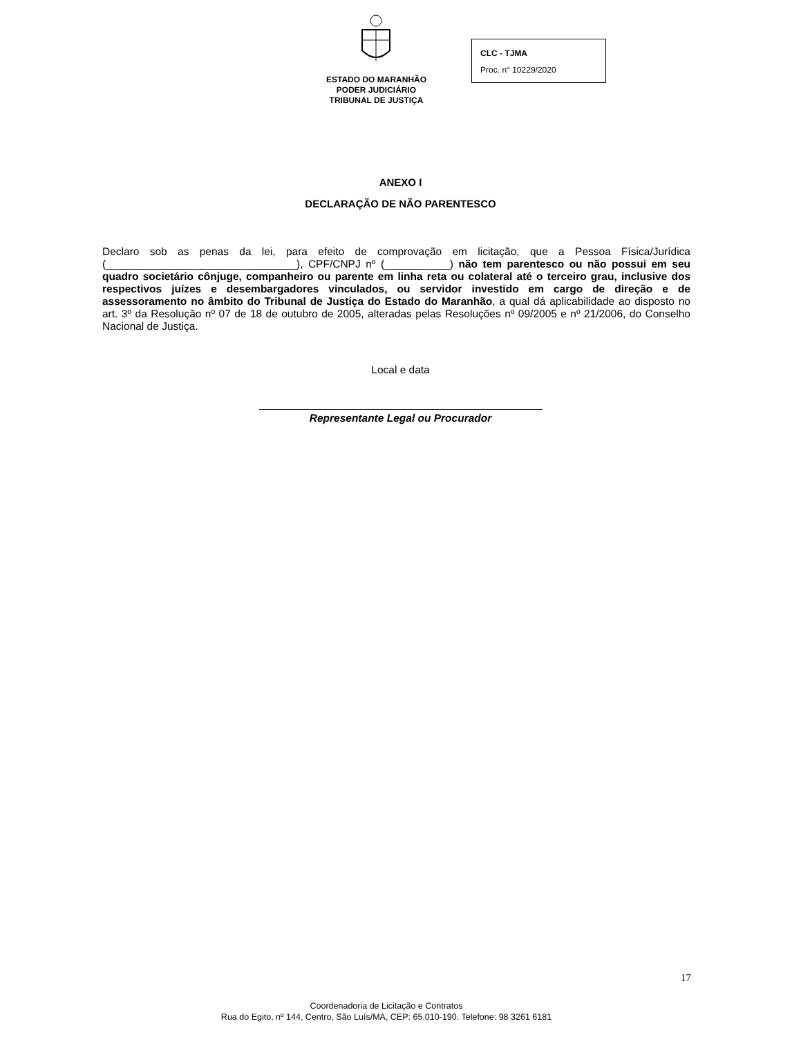ESTADO DO MARANHÃO
PODER JUDICIÁRIO
TRIBUNAL DE JUSTIÇA
CLC - TJMA
Proc. n° 10229/2020
ANEXO I
DECLARAÇÃO DE NÃO PARENTESCO
Declaro sob as penas da lei, para efeito de comprovação em licitação, que a Pessoa Física/Jurídica (________________________________), CPF/CNPJ nº (___________) não tem parentesco ou não possui em seu quadro societário cônjuge, companheiro ou parente em linha reta ou colateral até o terceiro grau, inclusive dos respectivos juízes e desembargadores vinculados, ou servidor investido em cargo de direção e de assessoramento no âmbito do Tribunal de Justiça do Estado do Maranhão, a qual dá aplicabilidade ao disposto no art. 3º da Resolução nº 07 de 18 de outubro de 2005, alteradas pelas Resoluções nº 09/2005 e nº 21/2006, do Conselho Nacional de Justiça.
Local e data
Representante Legal ou Procurador
17
Coordenadoria de Licitação e Contratos
Rua do Egito, nº 144, Centro, São Luís/MA, CEP: 65.010-190. Telefone: 98 3261 6181